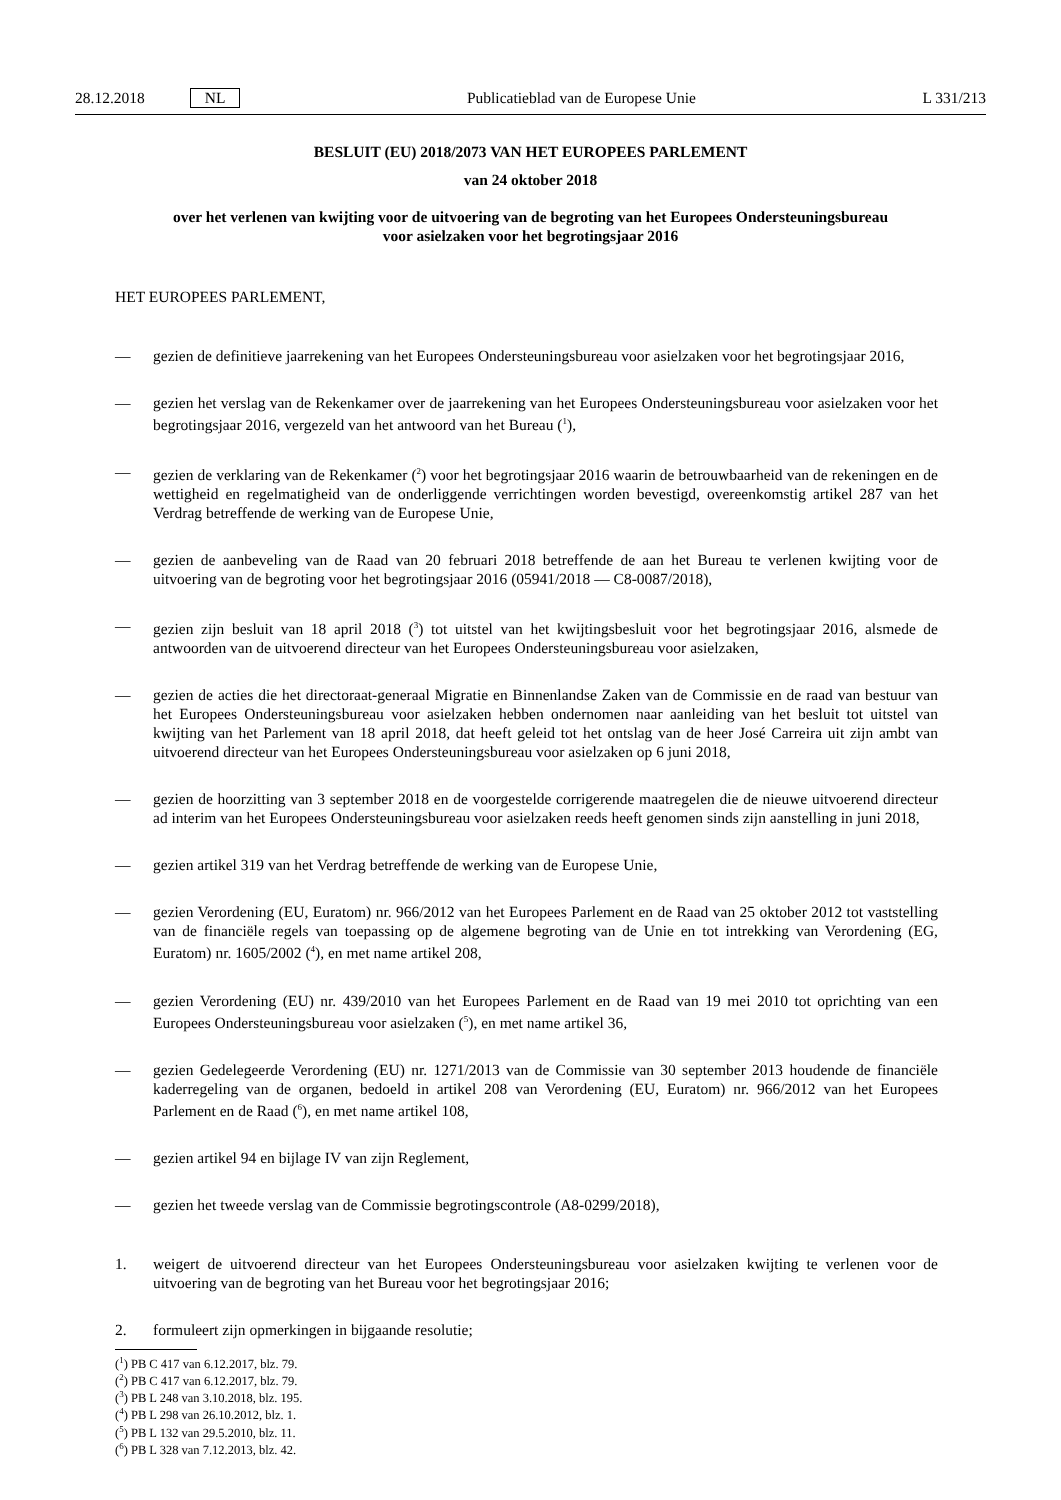28.12.2018 NL
Publicatieblad van de Europese Unie L 331/213
BESLUIT (EU) 2018/2073 VAN HET EUROPEES PARLEMENT
van 24 oktober 2018
over het verlenen van kwijting voor de uitvoering van de begroting van het Europees Ondersteuningsbureau voor asielzaken voor het begrotingsjaar 2016
HET EUROPEES PARLEMENT,
— gezien de definitieve jaarrekening van het Europees Ondersteuningsbureau voor asielzaken voor het begrotingsjaar 2016,
— gezien het verslag van de Rekenkamer over de jaarrekening van het Europees Ondersteuningsbureau voor asielzaken voor het begrotingsjaar 2016, vergezeld van het antwoord van het Bureau (<sup>1</sup>),
— gezien de verklaring van de Rekenkamer (<sup>2</sup>) voor het begrotingsjaar 2016 waarin de betrouwbaarheid van de rekeningen en de wettigheid en regelmatigheid van de onderliggende verrichtingen worden bevestigd, overeenkomstig artikel 287 van het Verdrag betreffende de werking van de Europese Unie,
— gezien de aanbeveling van de Raad van 20 februari 2018 betreffende de aan het Bureau te verlenen kwijting voor de uitvoering van de begroting voor het begrotingsjaar 2016 (05941/2018 — C8-0087/2018),
— gezien zijn besluit van 18 april 2018 (<sup>3</sup>) tot uitstel van het kwijtingsbesluit voor het begrotingsjaar 2016, alsmede de antwoorden van de uitvoerend directeur van het Europees Ondersteuningsbureau voor asielzaken,
— gezien de acties die het directoraat-generaal Migratie en Binnenlandse Zaken van de Commissie en de raad van bestuur van het Europees Ondersteuningsbureau voor asielzaken hebben ondernomen naar aanleiding van het besluit tot uitstel van kwijting van het Parlement van 18 april 2018, dat heeft geleid tot het ontslag van de heer José Carreira uit zijn ambt van uitvoerend directeur van het Europees Ondersteuningsbureau voor asielzaken op 6 juni 2018,
— gezien de hoorzitting van 3 september 2018 en de voorgestelde corrigerende maatregelen die de nieuwe uitvoerend directeur ad interim van het Europees Ondersteuningsbureau voor asielzaken reeds heeft genomen sinds zijn aanstelling in juni 2018,
— gezien artikel 319 van het Verdrag betreffende de werking van de Europese Unie,
— gezien Verordening (EU, Euratom) nr. 966/2012 van het Europees Parlement en de Raad van 25 oktober 2012 tot vaststelling van de financiële regels van toepassing op de algemene begroting van de Unie en tot intrekking van Verordening (EG, Euratom) nr. 1605/2002 (<sup>4</sup>), en met name artikel 208,
— gezien Verordening (EU) nr. 439/2010 van het Europees Parlement en de Raad van 19 mei 2010 tot oprichting van een Europees Ondersteuningsbureau voor asielzaken (<sup>5</sup>), en met name artikel 36,
— gezien Gedelegeerde Verordening (EU) nr. 1271/2013 van de Commissie van 30 september 2013 houdende de financiële kaderregeling van de organen, bedoeld in artikel 208 van Verordening (EU, Euratom) nr. 966/2012 van het Europees Parlement en de Raad (<sup>6</sup>), en met name artikel 108,
— gezien artikel 94 en bijlage IV van zijn Reglement,
— gezien het tweede verslag van de Commissie begrotingscontrole (A8-0299/2018),
1. weigert de uitvoerend directeur van het Europees Ondersteuningsbureau voor asielzaken kwijting te verlenen voor de uitvoering van de begroting van het Bureau voor het begrotingsjaar 2016;
2. formuleert zijn opmerkingen in bijgaande resolutie;
(<sup>1</sup>) PB C 417 van 6.12.2017, blz. 79.
(<sup>2</sup>) PB C 417 van 6.12.2017, blz. 79.
(<sup>3</sup>) PB L 248 van 3.10.2018, blz. 195.
(<sup>4</sup>) PB L 298 van 26.10.2012, blz. 1.
(<sup>5</sup>) PB L 132 van 29.5.2010, blz. 11.
(<sup>6</sup>) PB L 328 van 7.12.2013, blz. 42.